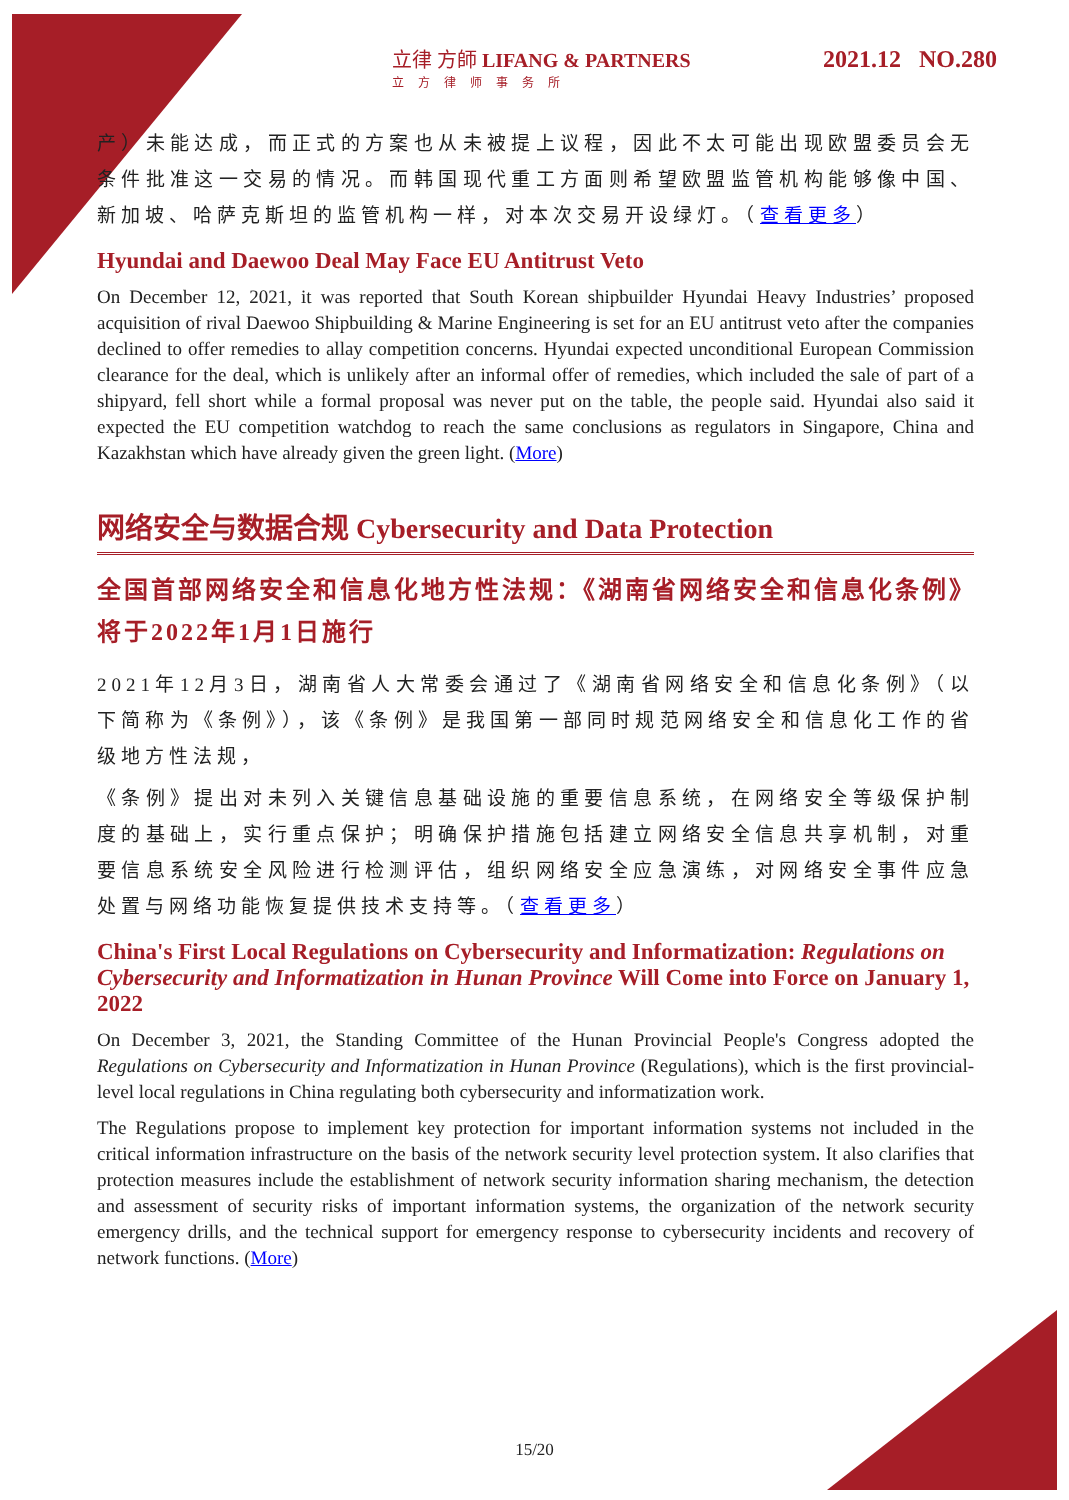立律 方師 LIFANG & PARTNERS
立方律师事务所
2021.12 NO.280
产）未能达成，而正式的方案也从未被提上议程，因此不太可能出现欧盟委员会无条件批准这一交易的情况。而韩国现代重工方面则希望欧盟监管机构能够像中国、新加坡、哈萨克斯坦的监管机构一样，对本次交易开设绿灯。（查看更多）
Hyundai and Daewoo Deal May Face EU Antitrust Veto
On December 12, 2021, it was reported that South Korean shipbuilder Hyundai Heavy Industries’ proposed acquisition of rival Daewoo Shipbuilding & Marine Engineering is set for an EU antitrust veto after the companies declined to offer remedies to allay competition concerns. Hyundai expected unconditional European Commission clearance for the deal, which is unlikely after an informal offer of remedies, which included the sale of part of a shipyard, fell short while a formal proposal was never put on the table, the people said. Hyundai also said it expected the EU competition watchdog to reach the same conclusions as regulators in Singapore, China and Kazakhstan which have already given the green light. (More)
网络安全与数据合规 Cybersecurity and Data Protection
全国首部网络安全和信息化地方性法规：《湖南省网络安全和信息化条例》将于2022年1月1日施行
2021年12月3日，湖南省人大常委会通过了《湖南省网络安全和信息化条例》（以下简称为《条例》），该《条例》是我国第一部同时规范网络安全和信息化工作的省级地方性法规，
《条例》提出对未列入关键信息基础设施的重要信息系统，在网络安全等级保护制度的基础上，实行重点保护；明确保护措施包括建立网络安全信息共享机制，对重要信息系统安全风险进行检测评估，组织网络安全应急演练，对网络安全事件应急处置与网络功能恢复提供技术支持等。（查看更多）
China's First Local Regulations on Cybersecurity and Informatization: Regulations on Cybersecurity and Informatization in Hunan Province Will Come into Force on January 1, 2022
On December 3, 2021, the Standing Committee of the Hunan Provincial People's Congress adopted the Regulations on Cybersecurity and Informatization in Hunan Province (Regulations), which is the first provincial-level local regulations in China regulating both cybersecurity and informatization work.
The Regulations propose to implement key protection for important information systems not included in the critical information infrastructure on the basis of the network security level protection system. It also clarifies that protection measures include the establishment of network security information sharing mechanism, the detection and assessment of security risks of important information systems, the organization of the network security emergency drills, and the technical support for emergency response to cybersecurity incidents and recovery of network functions. (More)
15/20